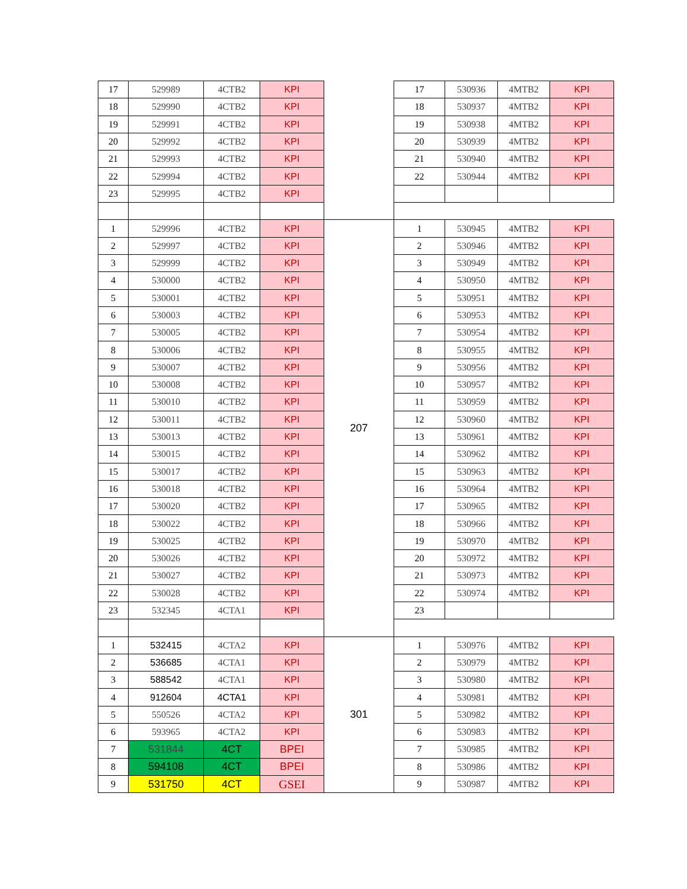| 17 | 529989 | 4CTB2 | KPI | | 17 | 530936 | 4MTB2 | KPI |
| 18 | 529990 | 4CTB2 | KPI | | 18 | 530937 | 4MTB2 | KPI |
| 19 | 529991 | 4CTB2 | KPI | | 19 | 530938 | 4MTB2 | KPI |
| 20 | 529992 | 4CTB2 | KPI | | 20 | 530939 | 4MTB2 | KPI |
| 21 | 529993 | 4CTB2 | KPI | | 21 | 530940 | 4MTB2 | KPI |
| 22 | 529994 | 4CTB2 | KPI | | 22 | 530944 | 4MTB2 | KPI |
| 23 | 529995 | 4CTB2 | KPI | | | | | |
| 1 | 529996 | 4CTB2 | KPI | 207 | 1 | 530945 | 4MTB2 | KPI |
| 2 | 529997 | 4CTB2 | KPI | | 2 | 530946 | 4MTB2 | KPI |
| 3 | 529999 | 4CTB2 | KPI | | 3 | 530949 | 4MTB2 | KPI |
| 4 | 530000 | 4CTB2 | KPI | | 4 | 530950 | 4MTB2 | KPI |
| 5 | 530001 | 4CTB2 | KPI | | 5 | 530951 | 4MTB2 | KPI |
| 6 | 530003 | 4CTB2 | KPI | | 6 | 530953 | 4MTB2 | KPI |
| 7 | 530005 | 4CTB2 | KPI | | 7 | 530954 | 4MTB2 | KPI |
| 8 | 530006 | 4CTB2 | KPI | | 8 | 530955 | 4MTB2 | KPI |
| 9 | 530007 | 4CTB2 | KPI | | 9 | 530956 | 4MTB2 | KPI |
| 10 | 530008 | 4CTB2 | KPI | | 10 | 530957 | 4MTB2 | KPI |
| 11 | 530010 | 4CTB2 | KPI | | 11 | 530959 | 4MTB2 | KPI |
| 12 | 530011 | 4CTB2 | KPI | | 12 | 530960 | 4MTB2 | KPI |
| 13 | 530013 | 4CTB2 | KPI | | 13 | 530961 | 4MTB2 | KPI |
| 14 | 530015 | 4CTB2 | KPI | | 14 | 530962 | 4MTB2 | KPI |
| 15 | 530017 | 4CTB2 | KPI | | 15 | 530963 | 4MTB2 | KPI |
| 16 | 530018 | 4CTB2 | KPI | | 16 | 530964 | 4MTB2 | KPI |
| 17 | 530020 | 4CTB2 | KPI | | 17 | 530965 | 4MTB2 | KPI |
| 18 | 530022 | 4CTB2 | KPI | | 18 | 530966 | 4MTB2 | KPI |
| 19 | 530025 | 4CTB2 | KPI | | 19 | 530970 | 4MTB2 | KPI |
| 20 | 530026 | 4CTB2 | KPI | | 20 | 530972 | 4MTB2 | KPI |
| 21 | 530027 | 4CTB2 | KPI | | 21 | 530973 | 4MTB2 | KPI |
| 22 | 530028 | 4CTB2 | KPI | | 22 | 530974 | 4MTB2 | KPI |
| 23 | 532345 | 4CTA1 | KPI | | 23 | | | |
| 1 | 532415 | 4CTA2 | KPI | 301 | 1 | 530976 | 4MTB2 | KPI |
| 2 | 536685 | 4CTA1 | KPI | | 2 | 530979 | 4MTB2 | KPI |
| 3 | 588542 | 4CTA1 | KPI | | 3 | 530980 | 4MTB2 | KPI |
| 4 | 912604 | 4CTA1 | KPI | | 4 | 530981 | 4MTB2 | KPI |
| 5 | 550526 | 4CTA2 | KPI | | 5 | 530982 | 4MTB2 | KPI |
| 6 | 593965 | 4CTA2 | KPI | | 6 | 530983 | 4MTB2 | KPI |
| 7 | 531844 | 4CT | BPEI | | 7 | 530985 | 4MTB2 | KPI |
| 8 | 594108 | 4CT | BPEI | | 8 | 530986 | 4MTB2 | KPI |
| 9 | 531750 | 4CT | GSEI | | 9 | 530987 | 4MTB2 | KPI |